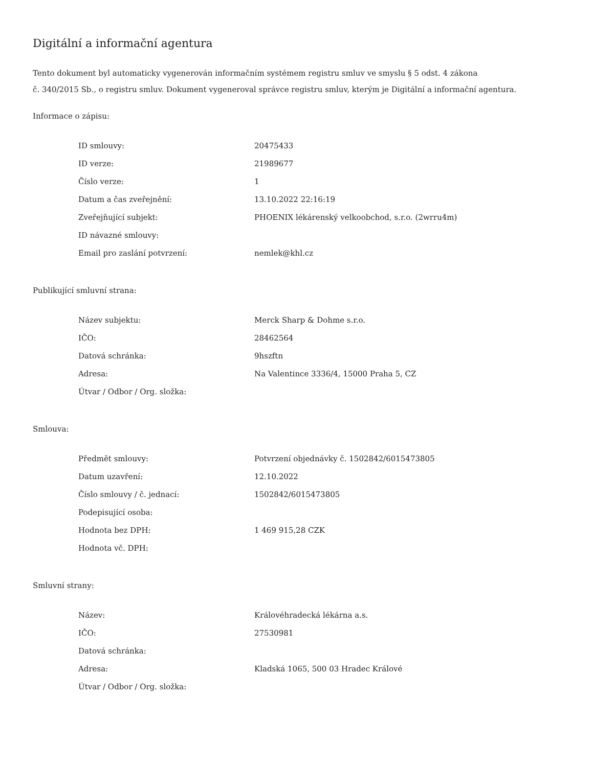Digitální a informační agentura
Tento dokument byl automaticky vygenerován informačním systémem registru smluv ve smyslu § 5 odst. 4 zákona
č. 340/2015 Sb., o registru smluv. Dokument vygeneroval správce registru smluv, kterým je Digitální a informační agentura.
Informace o zápisu:
| ID smlouvy: | 20475433 |
| ID verze: | 21989677 |
| Číslo verze: | 1 |
| Datum a čas zveřejnění: | 13.10.2022 22:16:19 |
| Zveřejňující subjekt: | PHOENIX lékárenský velkoobchod, s.r.o. (2wrru4m) |
| ID návazné smlouvy: | |
| Email pro zaslání potvrzení: | nemlek@khl.cz |
Publikující smluvní strana:
| Název subjektu: | Merck Sharp & Dohme s.r.o. |
| IČO: | 28462564 |
| Datová schránka: | 9hszftn |
| Adresa: | Na Valentince 3336/4, 15000 Praha 5, CZ |
| Útvar / Odbor / Org. složka: | |
Smlouva:
| Předmět smlouvy: | Potvrzení objednávky č. 1502842/6015473805 |
| Datum uzavření: | 12.10.2022 |
| Číslo smlouvy / č. jednací: | 1502842/6015473805 |
| Podepisující osoba: | |
| Hodnota bez DPH: | 1 469 915,28 CZK |
| Hodnota vč. DPH: | |
Smluvní strany:
| Název: | Královéhradecká lékárna a.s. |
| IČO: | 27530981 |
| Datová schránka: | |
| Adresa: | Kladská 1065, 500 03 Hradec Králové |
| Útvar / Odbor / Org. složka: | |